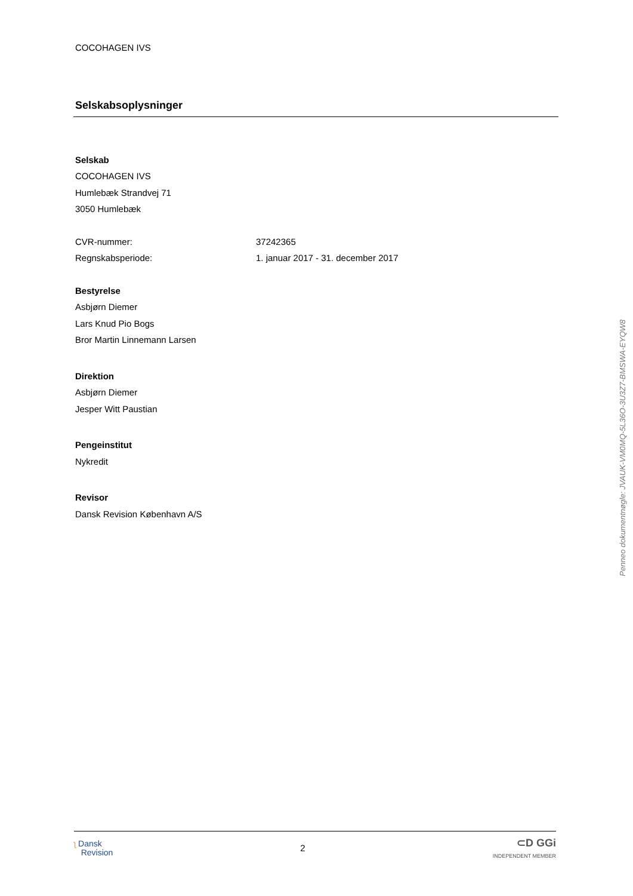COCOHAGEN IVS
Selskabsoplysninger
Selskab
COCOHAGEN IVS
Humlebæk Strandvej 71
3050 Humlebæk
CVR-nummer: 37242365
Regnskabsperiode: 1. januar 2017 - 31. december 2017
Bestyrelse
Asbjørn Diemer
Lars Knud Pio Bogs
Bror Martin Linnemann Larsen
Direktion
Asbjørn Diemer
Jesper Witt Paustian
Pengeinstitut
Nykredit
Revisor
Dansk Revision København A/S
ʅ Dansk
Revision
2
⊂D GGi
INDEPENDENT MEMBER
Penneo dokumentnøgle: JVAUK-VM0MQ-5L36O-3U3Z7-BMSWA-EYQW8